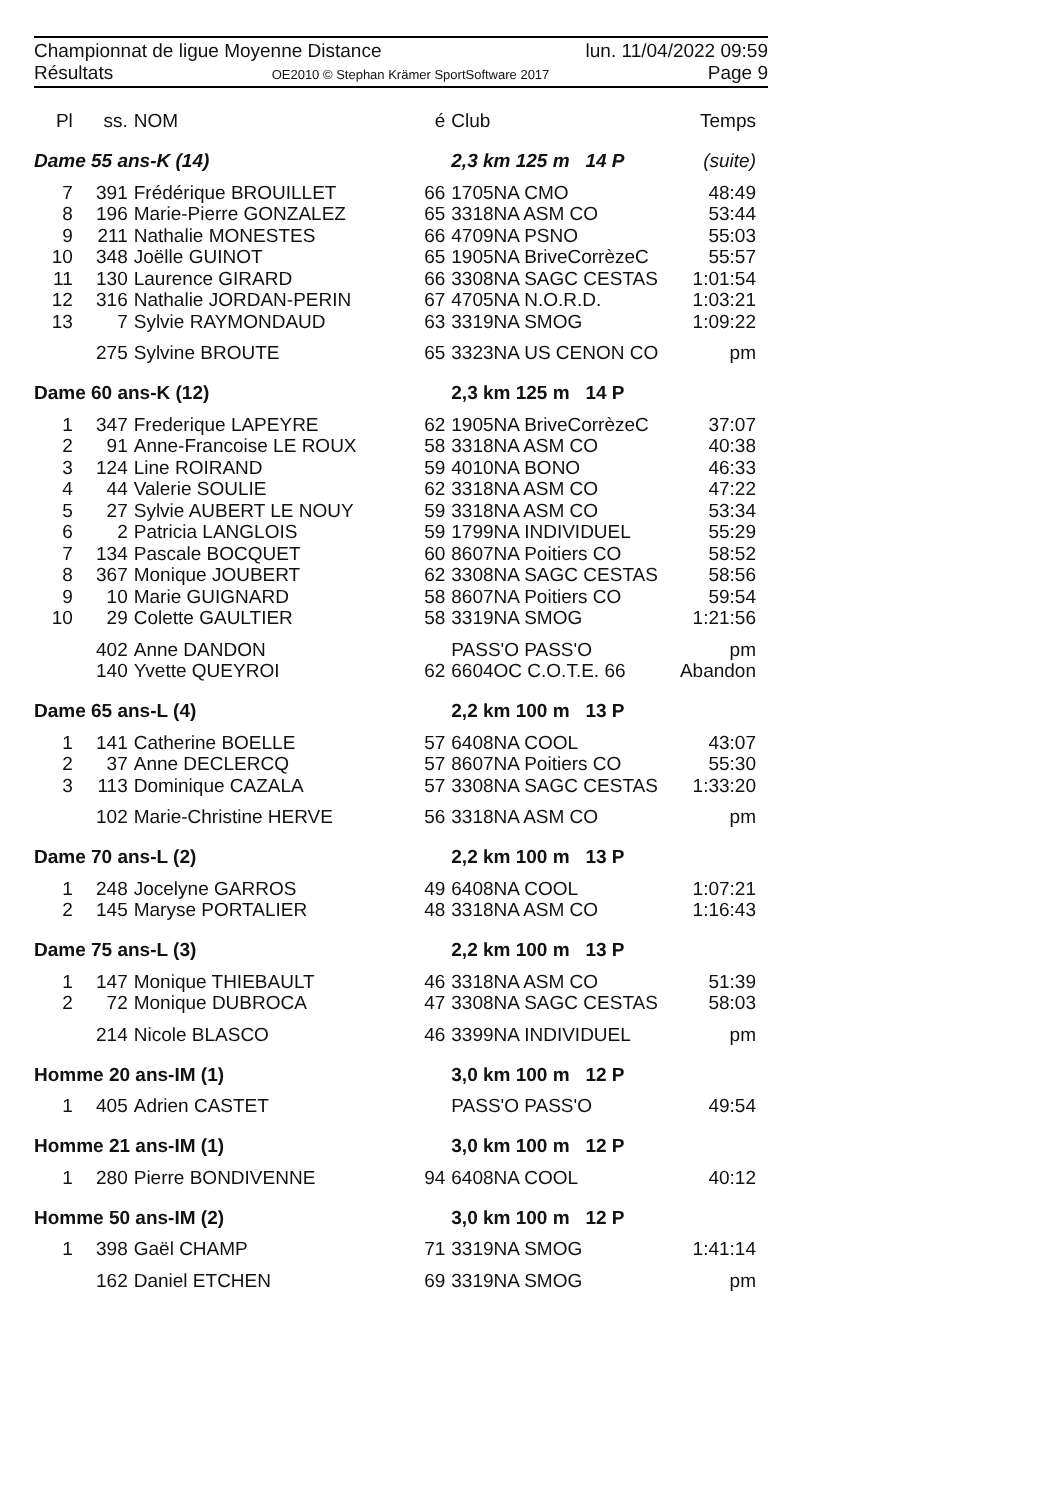Championnat de ligue Moyenne Distance lun. 11/04/2022 09:59
Résultats OE2010 © Stephan Krämer SportSoftware 2017 Page 9
| Pl | ss. | NOM | é | Club | Temps |
| --- | --- | --- | --- | --- | --- |
| Dame 55 ans-K (14) | | | | 2,3 km 125 m 14 P | (suite) |
| 7 | 391 | Frédérique BROUILLET | 66 | 1705NA CMO | 48:49 |
| 8 | 196 | Marie-Pierre GONZALEZ | 65 | 3318NA ASM CO | 53:44 |
| 9 | 211 | Nathalie MONESTES | 66 | 4709NA PSNO | 55:03 |
| 10 | 348 | Joëlle GUINOT | 65 | 1905NA BriveCorrèzeC | 55:57 |
| 11 | 130 | Laurence GIRARD | 66 | 3308NA SAGC CESTAS | 1:01:54 |
| 12 | 316 | Nathalie JORDAN-PERIN | 67 | 4705NA N.O.R.D. | 1:03:21 |
| 13 | 7 | Sylvie RAYMONDAUD | 63 | 3319NA SMOG | 1:09:22 |
| | 275 | Sylvine BROUTE | 65 | 3323NA US CENON CO | pm |
| Dame 60 ans-K (12) | | | | 2,3 km 125 m 14 P | |
| 1 | 347 | Frederique LAPEYRE | 62 | 1905NA BriveCorrèzeC | 37:07 |
| 2 | 91 | Anne-Francoise LE ROUX | 58 | 3318NA ASM CO | 40:38 |
| 3 | 124 | Line ROIRAND | 59 | 4010NA BONO | 46:33 |
| 4 | 44 | Valerie SOULIE | 62 | 3318NA ASM CO | 47:22 |
| 5 | 27 | Sylvie AUBERT LE NOUY | 59 | 3318NA ASM CO | 53:34 |
| 6 | 2 | Patricia LANGLOIS | 59 | 1799NA INDIVIDUEL | 55:29 |
| 7 | 134 | Pascale BOCQUET | 60 | 8607NA Poitiers CO | 58:52 |
| 8 | 367 | Monique JOUBERT | 62 | 3308NA SAGC CESTAS | 58:56 |
| 9 | 10 | Marie GUIGNARD | 58 | 8607NA Poitiers CO | 59:54 |
| 10 | 29 | Colette GAULTIER | 58 | 3319NA SMOG | 1:21:56 |
| | 402 | Anne DANDON | | PASS'O PASS'O | pm |
| | 140 | Yvette QUEYROI | 62 | 6604OC C.O.T.E. 66 | Abandon |
| Dame 65 ans-L (4) | | | | 2,2 km 100 m 13 P | |
| 1 | 141 | Catherine BOELLE | 57 | 6408NA COOL | 43:07 |
| 2 | 37 | Anne DECLERCQ | 57 | 8607NA Poitiers CO | 55:30 |
| 3 | 113 | Dominique CAZALA | 57 | 3308NA SAGC CESTAS | 1:33:20 |
| | 102 | Marie-Christine HERVE | 56 | 3318NA ASM CO | pm |
| Dame 70 ans-L (2) | | | | 2,2 km 100 m 13 P | |
| 1 | 248 | Jocelyne GARROS | 49 | 6408NA COOL | 1:07:21 |
| 2 | 145 | Maryse PORTALIER | 48 | 3318NA ASM CO | 1:16:43 |
| Dame 75 ans-L (3) | | | | 2,2 km 100 m 13 P | |
| 1 | 147 | Monique THIEBAULT | 46 | 3318NA ASM CO | 51:39 |
| 2 | 72 | Monique DUBROCA | 47 | 3308NA SAGC CESTAS | 58:03 |
| | 214 | Nicole BLASCO | 46 | 3399NA INDIVIDUEL | pm |
| Homme 20 ans-IM (1) | | | | 3,0 km 100 m 12 P | |
| 1 | 405 | Adrien CASTET | | PASS'O PASS'O | 49:54 |
| Homme 21 ans-IM (1) | | | | 3,0 km 100 m 12 P | |
| 1 | 280 | Pierre BONDIVENNE | 94 | 6408NA COOL | 40:12 |
| Homme 50 ans-IM (2) | | | | 3,0 km 100 m 12 P | |
| 1 | 398 | Gaël CHAMP | 71 | 3319NA SMOG | 1:41:14 |
| | 162 | Daniel ETCHEN | 69 | 3319NA SMOG | pm |